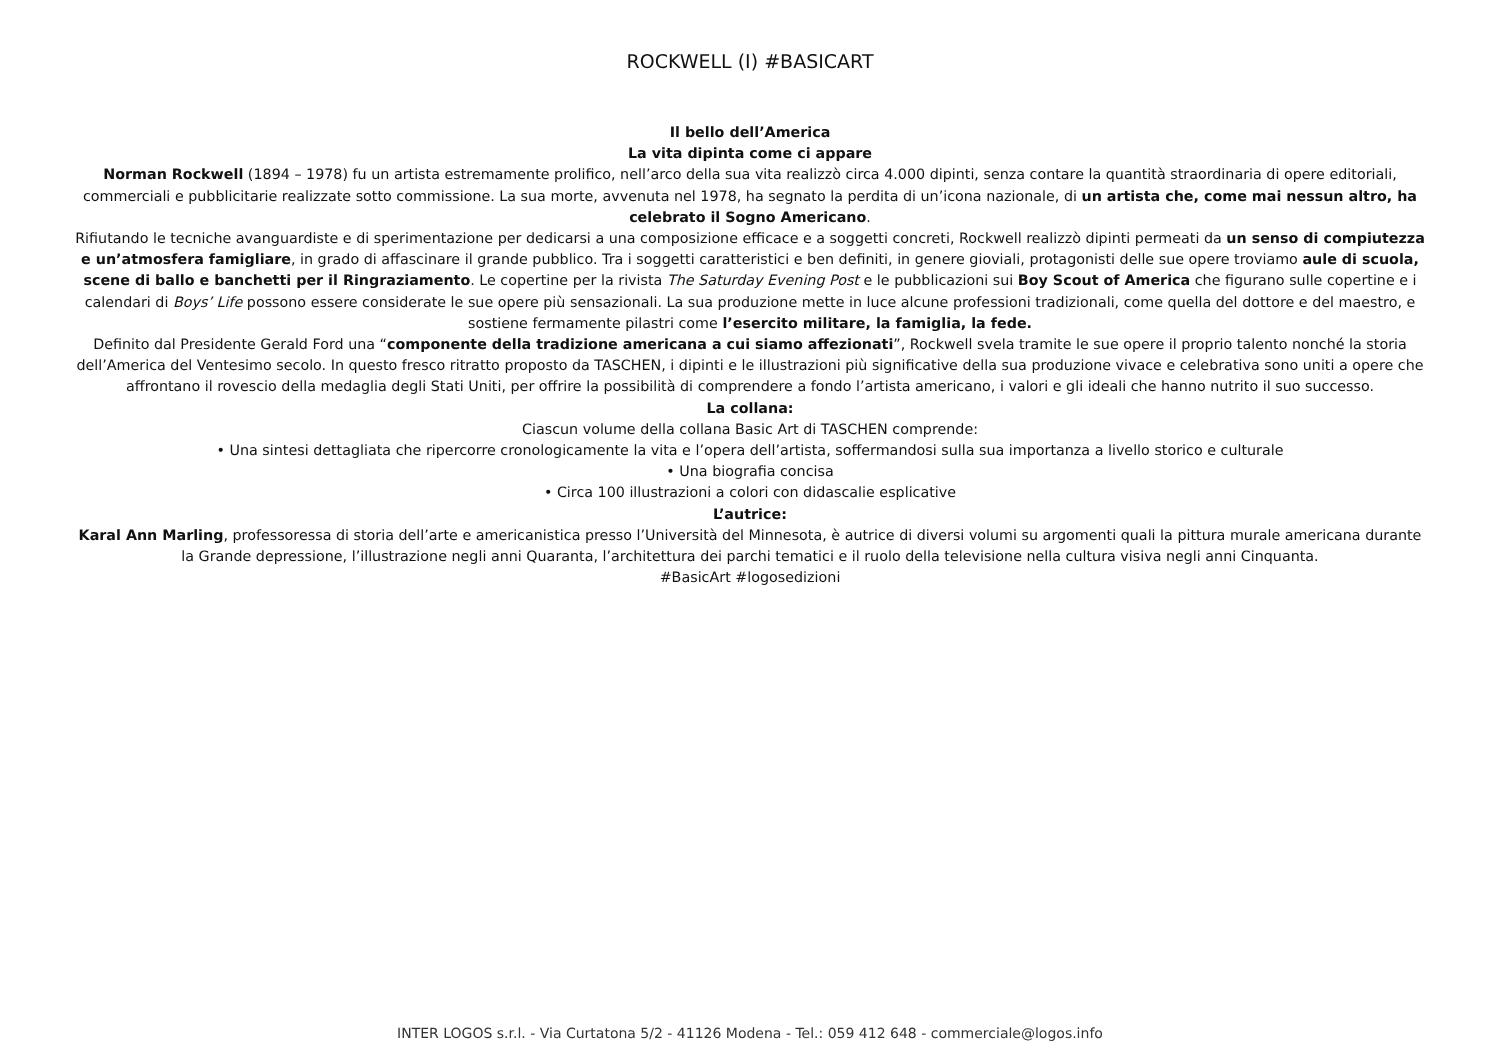ROCKWELL (I) #BASICART
Il bello dell’America
La vita dipinta come ci appare
Norman Rockwell (1894 – 1978) fu un artista estremamente prolifico, nell’arco della sua vita realizzò circa 4.000 dipinti, senza contare la quantità straordinaria di opere editoriali, commerciali e pubblicitarie realizzate sotto commissione. La sua morte, avvenuta nel 1978, ha segnato la perdita di un’icona nazionale, di un artista che, come mai nessun altro, ha celebrato il Sogno Americano.
Rifiutando le tecniche avanguardiste e di sperimentazione per dedicarsi a una composizione efficace e a soggetti concreti, Rockwell realizzò dipinti permeati da un senso di compiutezza e un’atmosfera famigliare, in grado di affascinare il grande pubblico. Tra i soggetti caratteristici e ben definiti, in genere gioviali, protagonisti delle sue opere troviamo aule di scuola, scene di ballo e banchetti per il Ringraziamento. Le copertine per la rivista The Saturday Evening Post e le pubblicazioni sui Boy Scout of America che figurano sulle copertine e i calendari di Boys’ Life possono essere considerate le sue opere più sensazionali. La sua produzione mette in luce alcune professioni tradizionali, come quella del dottore e del maestro, e sostiene fermamente pilastri come l’esercito militare, la famiglia, la fede.
Definito dal Presidente Gerald Ford una “componente della tradizione americana a cui siamo affezionati”, Rockwell svela tramite le sue opere il proprio talento nonché la storia dell’America del Ventesimo secolo. In questo fresco ritratto proposto da TASCHEN, i dipinti e le illustrazioni più significative della sua produzione vivace e celebrativa sono uniti a opere che affrontano il rovescio della medaglia degli Stati Uniti, per offrire la possibilità di comprendere a fondo l’artista americano, i valori e gli ideali che hanno nutrito il suo successo.
La collana:
Ciascun volume della collana Basic Art di TASCHEN comprende:
• Una sintesi dettagliata che ripercorre cronologicamente la vita e l’opera dell’artista, soffermandosi sulla sua importanza a livello storico e culturale
• Una biografia concisa
• Circa 100 illustrazioni a colori con didascalie esplicative
L’autrice:
Karal Ann Marling, professoressa di storia dell’arte e americanistica presso l’Università del Minnesota, è autrice di diversi volumi su argomenti quali la pittura murale americana durante la Grande depressione, l’illustrazione negli anni Quaranta, l’architettura dei parchi tematici e il ruolo della televisione nella cultura visiva negli anni Cinquanta.
#BasicArt #logosedizioni
INTER LOGOS s.r.l. - Via Curtatona 5/2 - 41126 Modena - Tel.: 059 412 648 - commerciale@logos.info